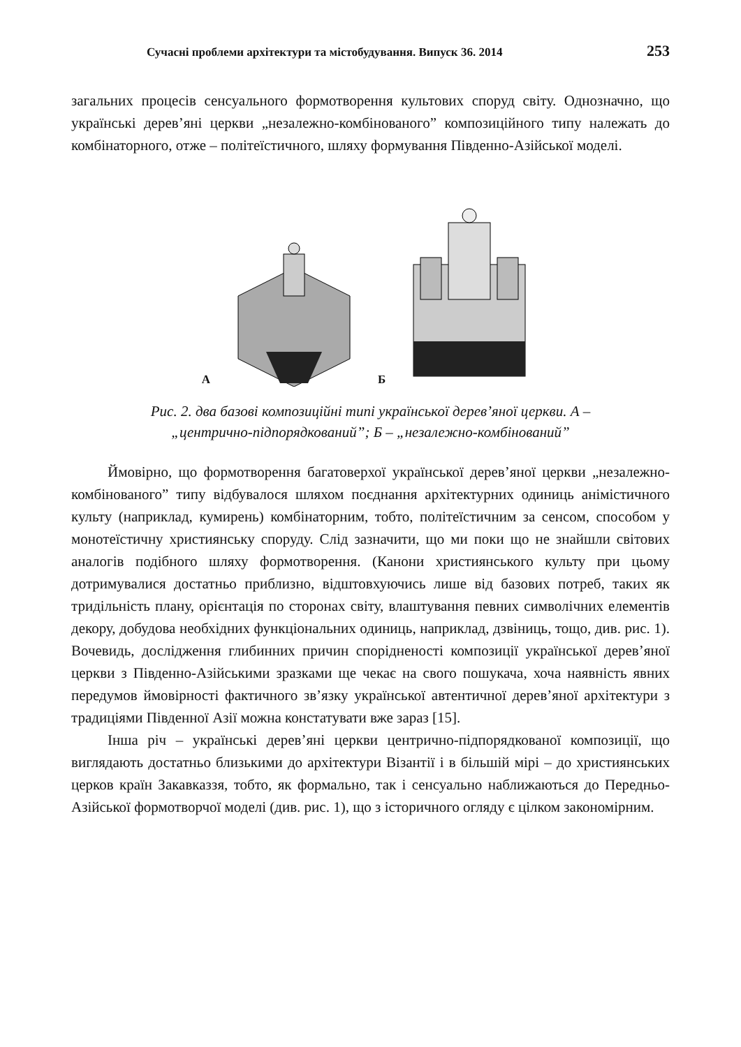Сучасні проблеми архітектури та містобудування. Випуск 36. 2014 253
загальних процесів сенсуального формотворення культових споруд світу. Однозначно, що українські дерев’яні церкви „незалежно-комбінованого” композиційного типу належать до комбінаторного, отже – політеїстичного, шляху формування Південно-Азійської моделі.
А Б
Рис. 2. два базові композиційні типі української дерев’яної церкви. А –
„центрично-підпорядкований”; Б – „незалежно-комбінований”
Ймовірно, що формотворення багатоверхої української дерев’яної церкви „незалежно-комбінованого” типу відбувалося шляхом поєднання архітектурних одиниць анімістичного культу (наприклад, кумирень) комбінаторним, тобто, політеїстичним за сенсом, способом у монотеїстичну християнську споруду. Слід зазначити, що ми поки що не знайшли світових аналогів подібного шляху формотворення. (Канони християнського культу при цьому дотримувалися достатньо приблизно, відштовхуючись лише від базових потреб, таких як тридільність плану, орієнтація по сторонах світу, влаштування певних символічних елементів декору, добудова необхідних функціональних одиниць, наприклад, дзвіниць, тощо, див. рис. 1). Вочевидь, дослідження глибинних причин спорідненості композиції української дерев’яної церкви з Південно-Азійськими зразками ще чекає на свого пошукача, хоча наявність явних передумов ймовірності фактичного зв’язку української автентичної дерев’яної архітектури з традиціями Південної Азії можна констатувати вже зараз [15].
Інша річ – українські дерев’яні церкви центрично-підпорядкованої композиції, що виглядають достатньо близькими до архітектури Візантії і в більшій мірі – до християнських церков країн Закавказзя, тобто, як формально, так і сенсуально наближаються до Передньо-Азійської формотворчої моделі (див. рис. 1), що з історичного огляду є цілком закономірним.